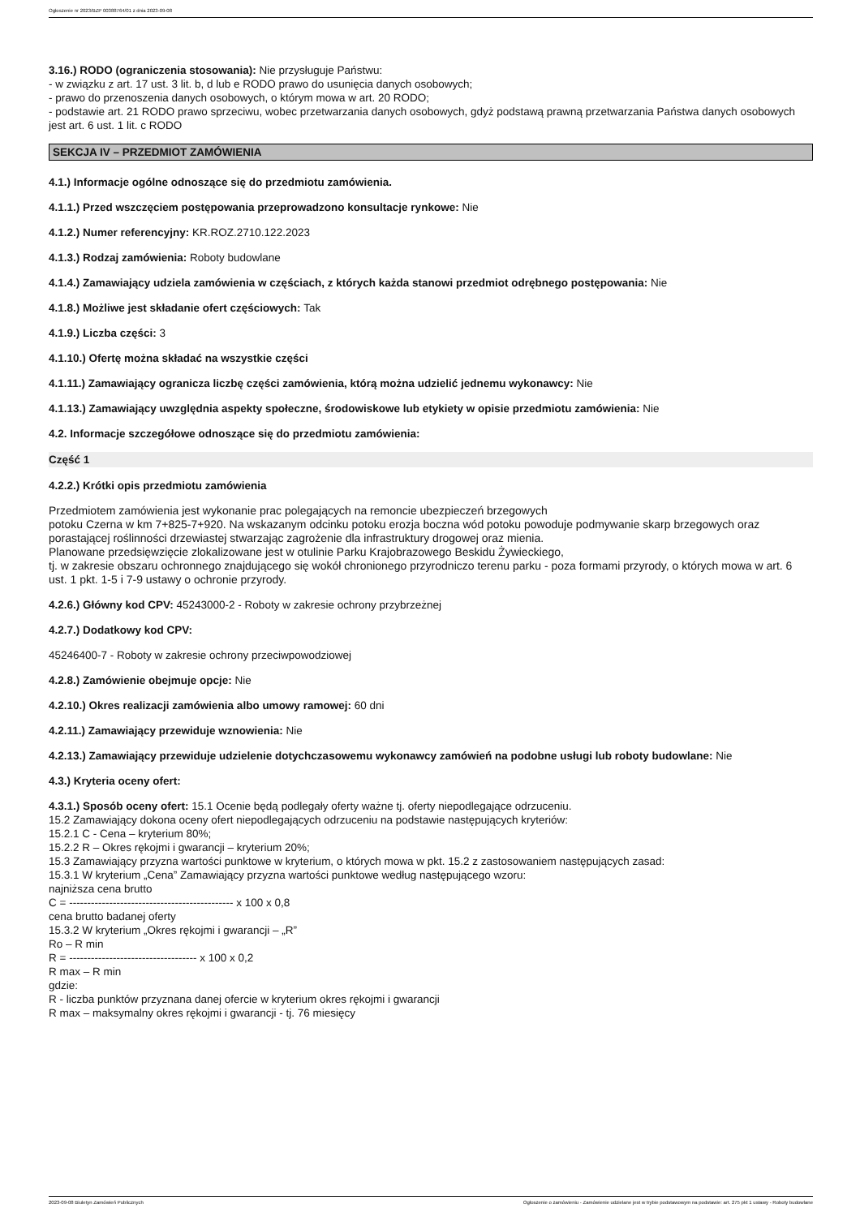Ogłoszenie nr 2023/BZP 00388764/01 z dnia 2023-09-08
3.16.) RODO (ograniczenia stosowania): Nie przysługuje Państwu:
- w związku z art. 17 ust. 3 lit. b, d lub e RODO prawo do usunięcia danych osobowych;
- prawo do przenoszenia danych osobowych, o którym mowa w art. 20 RODO;
- podstawie art. 21 RODO prawo sprzeciwu, wobec przetwarzania danych osobowych, gdyż podstawą prawną przetwarzania Państwa danych osobowych jest art. 6 ust. 1 lit. c RODO
SEKCJA IV – PRZEDMIOT ZAMÓWIENIA
4.1.) Informacje ogólne odnoszące się do przedmiotu zamówienia.
4.1.1.) Przed wszczęciem postępowania przeprowadzono konsultacje rynkowe: Nie
4.1.2.) Numer referencyjny: KR.ROZ.2710.122.2023
4.1.3.) Rodzaj zamówienia: Roboty budowlane
4.1.4.) Zamawiający udziela zamówienia w częściach, z których każda stanowi przedmiot odrębnego postępowania: Nie
4.1.8.) Możliwe jest składanie ofert częściowych: Tak
4.1.9.) Liczba części: 3
4.1.10.) Ofertę można składać na wszystkie części
4.1.11.) Zamawiający ogranicza liczbę części zamówienia, którą można udzielić jednemu wykonawcy: Nie
4.1.13.) Zamawiający uwzględnia aspekty społeczne, środowiskowe lub etykiety w opisie przedmiotu zamówienia: Nie
4.2. Informacje szczegółowe odnoszące się do przedmiotu zamówienia:
Część 1
4.2.2.) Krótki opis przedmiotu zamówienia
Przedmiotem zamówienia jest wykonanie prac polegających na remoncie ubezpieczeń brzegowych
potoku Czerna w km 7+825-7+920. Na wskazanym odcinku potoku erozja boczna wód potoku powoduje podmywanie skarp brzegowych oraz porastającej roślinności drzewiastej stwarzając zagrożenie dla infrastruktury drogowej oraz mienia.
Planowane przedsięwzięcie zlokalizowane jest w otulinie Parku Krajobrazowego Beskidu Żywieckiego,
tj. w zakresie obszaru ochronnego znajdującego się wokół chronionego przyrodniczo terenu parku - poza formami przyrody, o których mowa w art. 6 ust. 1 pkt. 1-5 i 7-9 ustawy o ochronie przyrody.
4.2.6.) Główny kod CPV: 45243000-2 - Roboty w zakresie ochrony przybrzeżnej
4.2.7.) Dodatkowy kod CPV:
45246400-7 - Roboty w zakresie ochrony przeciwpowodziowej
4.2.8.) Zamówienie obejmuje opcje: Nie
4.2.10.) Okres realizacji zamówienia albo umowy ramowej: 60 dni
4.2.11.) Zamawiający przewiduje wznowienia: Nie
4.2.13.) Zamawiający przewiduje udzielenie dotychczasowemu wykonawcy zamówień na podobne usługi lub roboty budowlane: Nie
4.3.) Kryteria oceny ofert:
4.3.1.) Sposób oceny ofert: 15.1 Ocenie będą podlegały oferty ważne tj. oferty niepodlegające odrzuceniu.
15.2 Zamawiający dokona oceny ofert niepodlegających odrzuceniu na podstawie następujących kryteriów:
15.2.1 C - Cena – kryterium 80%;
15.2.2 R – Okres rękojmi i gwarancji – kryterium 20%;
15.3 Zamawiający przyzna wartości punktowe w kryterium, o których mowa w pkt. 15.2 z zastosowaniem następujących zasad:
15.3.1 W kryterium „Cena” Zamawiający przyzna wartości punktowe według następującego wzoru:
najniższa cena brutto
C = --------------------------------------------- x 100 x 0,8
cena brutto badanej oferty
15.3.2 W kryterium „Okres rękojmi i gwarancji – „R”
Ro – R min
R = ----------------------------------- x 100 x 0,2
R max – R min
gdzie:
R - liczba punktów przyznana danej ofercie w kryterium okres rękojmi i gwarancji
R max – maksymalny okres rękojmi i gwarancji - tj. 76 miesięcy
2023-09-08 Biuletyn Zamówień Publicznych Ogłoszenie o zamówieniu - Zamówienie udzielane jest w trybie podstawowym na podstawie: art. 275 pkt 1 ustawy - Roboty budowlane